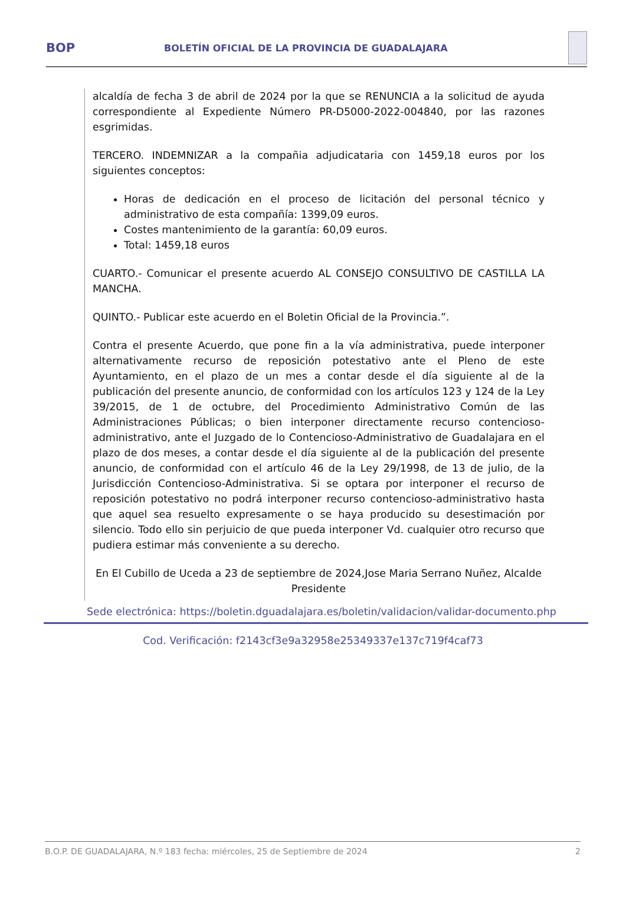BOP
BOLETÍN OFICIAL DE LA PROVINCIA DE GUADALAJARA
alcaldía de fecha 3 de abril de 2024 por la que se RENUNCIA a la solicitud de ayuda correspondiente al Expediente Número PR-D5000-2022-004840, por las razones esgrimidas.
TERCERO. INDEMNIZAR a la compañia adjudicataria con 1459,18 euros por los siguientes conceptos:
Horas de dedicación en el proceso de licitación del personal técnico y administrativo de esta compañía: 1399,09 euros.
Costes mantenimiento de la garantía: 60,09 euros.
Total: 1459,18 euros
CUARTO.- Comunicar el presente acuerdo AL CONSEJO CONSULTIVO DE CASTILLA LA MANCHA.
QUINTO.- Publicar este acuerdo en el Boletin Oficial de la Provincia.”.
Contra el presente Acuerdo, que pone fin a la vía administrativa, puede interponer alternativamente recurso de reposición potestativo ante el Pleno de este Ayuntamiento, en el plazo de un mes a contar desde el día siguiente al de la publicación del presente anuncio, de conformidad con los artículos 123 y 124 de la Ley 39/2015, de 1 de octubre, del Procedimiento Administrativo Común de las Administraciones Públicas; o bien interponer directamente recurso contencioso-administrativo, ante el Juzgado de lo Contencioso-Administrativo de Guadalajara en el plazo de dos meses, a contar desde el día siguiente al de la publicación del presente anuncio, de conformidad con el artículo 46 de la Ley 29/1998, de 13 de julio, de la Jurisdicción Contencioso-Administrativa. Si se optara por interponer el recurso de reposición potestativo no podrá interponer recurso contencioso-administrativo hasta que aquel sea resuelto expresamente o se haya producido su desestimación por silencio. Todo ello sin perjuicio de que pueda interponer Vd. cualquier otro recurso que pudiera estimar más conveniente a su derecho.
En El Cubillo de Uceda a 23 de septiembre de 2024,Jose Maria Serrano Nuñez, Alcalde Presidente
Sede electrónica: https://boletin.dguadalajara.es/boletin/validacion/validar-documento.php
Cod. Verificación: f2143cf3e9a32958e25349337e137c719f4caf73
B.O.P. DE GUADALAJARA, N.º 183 fecha: miércoles, 25 de Septiembre de 2024 2